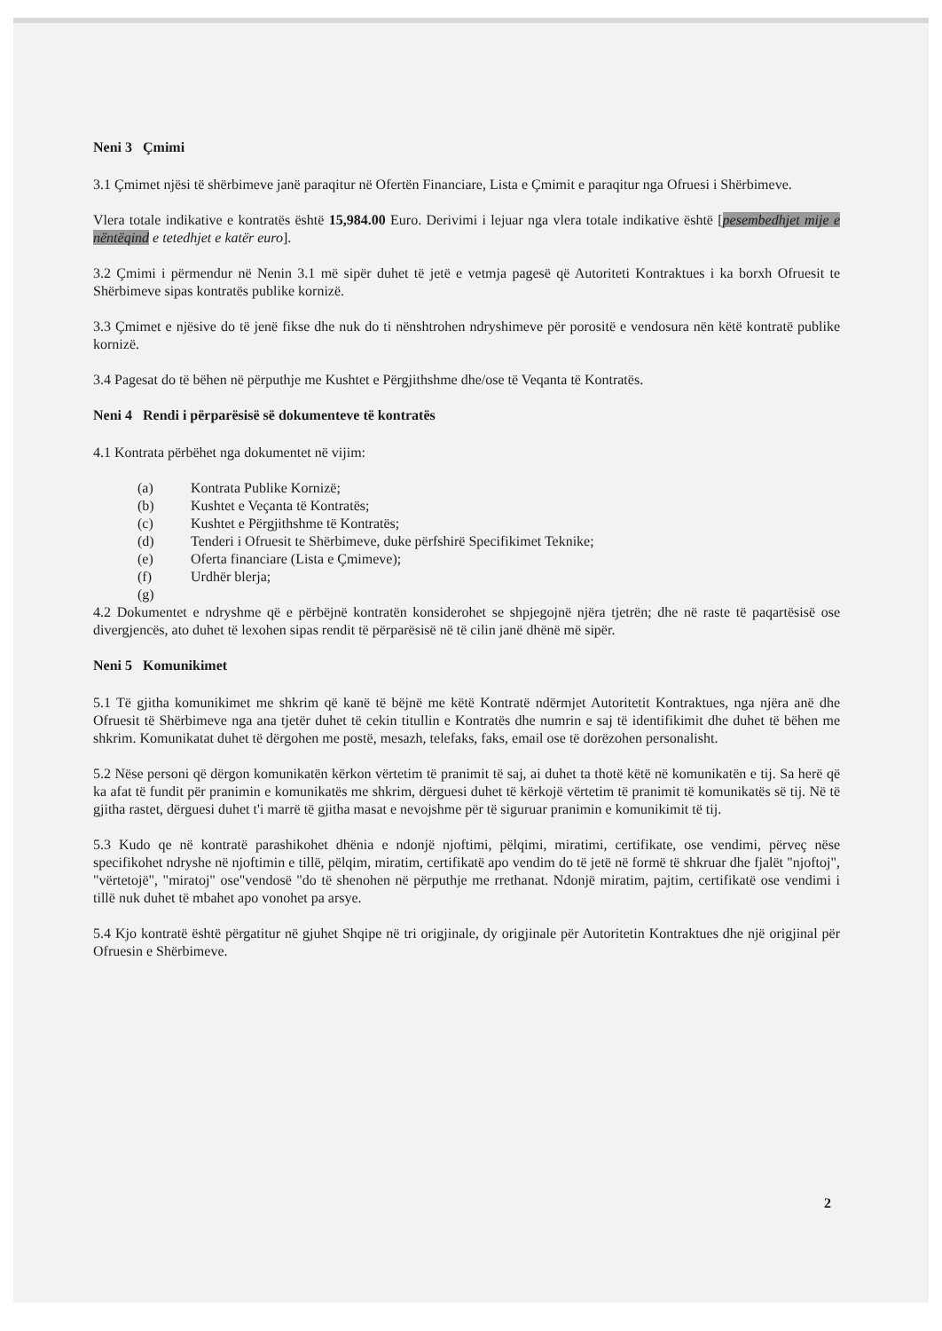Neni 3 Çmimi
3.1 Çmimet njësi të shërbimeve janë paraqitur në Ofertën Financiare, Lista e Çmimit e paraqitur nga Ofruesi i Shërbimeve.
Vlera totale indikative e kontratës është 15,984.00 Euro. Derivimi i lejuar nga vlera totale indikative është [pesembedhjet mije e nëntëqind e tetedhjet e katër euro].
3.2 Çmimi i përmendur në Nenin 3.1 më sipër duhet të jetë e vetmja pagesë që Autoriteti Kontraktues i ka borxh Ofruesit te Shërbimeve sipas kontratës publike kornizë.
3.3 Çmimet e njësive do të jenë fikse dhe nuk do ti nënshtrohen ndryshimeve për porositë e vendosura nën këtë kontratë publike kornizë.
3.4 Pagesat do të bëhen në përputhje me Kushtet e Përgjithshme dhe/ose të Veqanta të Kontratës.
Neni 4 Rendi i përparësisë së dokumenteve të kontratës
4.1 Kontrata përbëhet nga dokumentet në vijim:
(a) Kontrata Publike Kornizë;
(b) Kushtet e Veçanta të Kontratës;
(c) Kushtet e Përgjithshme të Kontratës;
(d) Tenderi i Ofruesit te Shërbimeve, duke përfshirë Specifikimet Teknike;
(e) Oferta financiare (Lista e Çmimeve);
(f) Urdhër blerja;
(g)
4.2 Dokumentet e ndryshme që e përbëjnë kontratën konsiderohet se shpjegojnë njëra tjetrën; dhe në raste të paqartësisë ose divergjencës, ato duhet të lexohen sipas rendit të përparësisë në të cilin janë dhënë më sipër.
Neni 5 Komunikimet
5.1 Të gjitha komunikimet me shkrim që kanë të bëjnë me këtë Kontratë ndërmjet Autoritetit Kontraktues, nga njëra anë dhe Ofruesit të Shërbimeve nga ana tjetër duhet të cekin titullin e Kontratës dhe numrin e saj të identifikimit dhe duhet të bëhen me shkrim. Komunikatat duhet të dërgohen me postë, mesazh, telefaks, faks, email ose të dorëzohen personalisht.
5.2 Nëse personi që dërgon komunikatën kërkon vërtetim të pranimit të saj, ai duhet ta thotë këtë në komunikatën e tij. Sa herë që ka afat të fundit për pranimin e komunikatës me shkrim, dërguesi duhet të kërkojë vërtetim të pranimit të komunikatës së tij. Në të gjitha rastet, dërguesi duhet t'i marrë të gjitha masat e nevojshme për të siguruar pranimin e komunikimit të tij.
5.3 Kudo qe në kontratë parashikohet dhënia e ndonjë njoftimi, pëlqimi, miratimi, certifikate, ose vendimi, përveç nëse specifikohet ndryshe në njoftimin e tillë, pëlqim, miratim, certifikatë apo vendim do të jetë në formë të shkruar dhe fjalët "njoftoj", "vërtetojë", "miratoj" ose"vendosë "do të shenohen në përputhje me rrethanat. Ndonjë miratim, pajtim, certifikatë ose vendimi i tillë nuk duhet të mbahet apo vonohet pa arsye.
5.4 Kjo kontratë është përgatitur në gjuhet Shqipe në tri origjinale, dy origjinale për Autoritetin Kontraktues dhe një origjinal për Ofruesin e Shërbimeve.
2